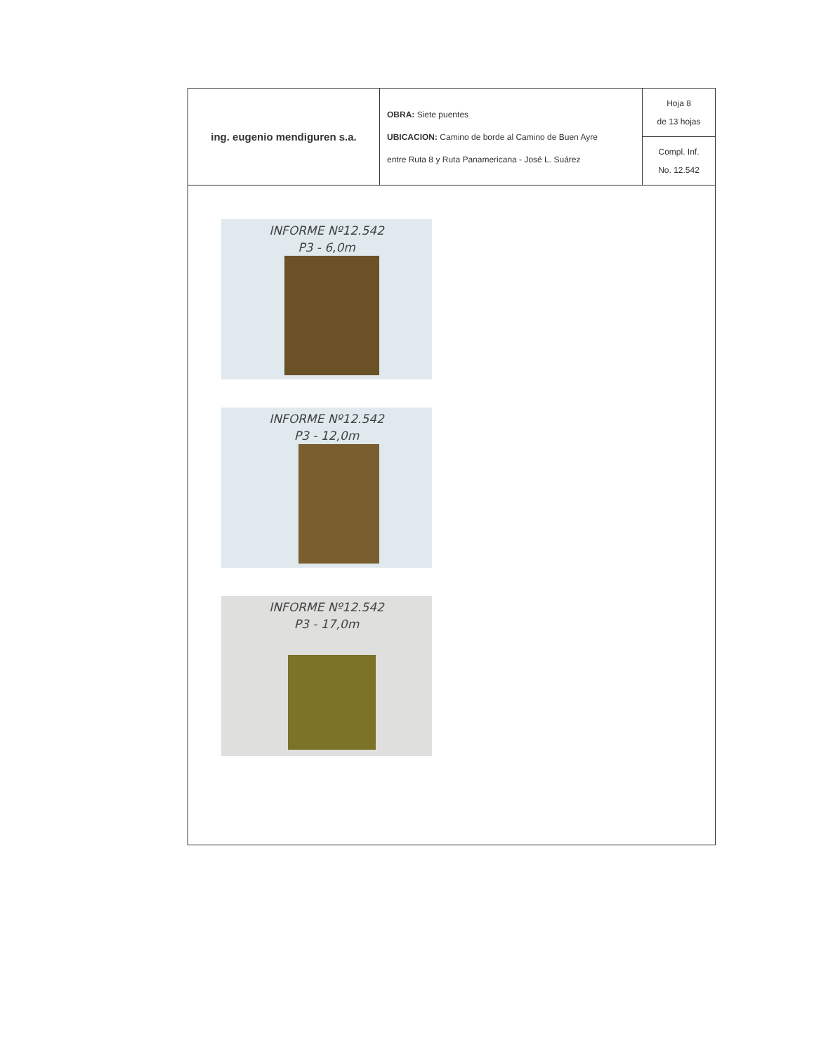| ing. eugenio mendiguren s.a. | OBRA: Siete puentes UBICACION: Camino de borde al Camino de Buen Ayre entre Ruta 8 y Ruta Panamericana - José L. Suárez | Hoja 8 de 13 hojas |
| | | Compl. Inf. No. 12.542 |
INFORME Nº12.542
P3 - 6,0m
INFORME Nº12.542
P3 - 12,0m
INFORME Nº12.542
P3 - 17,0m